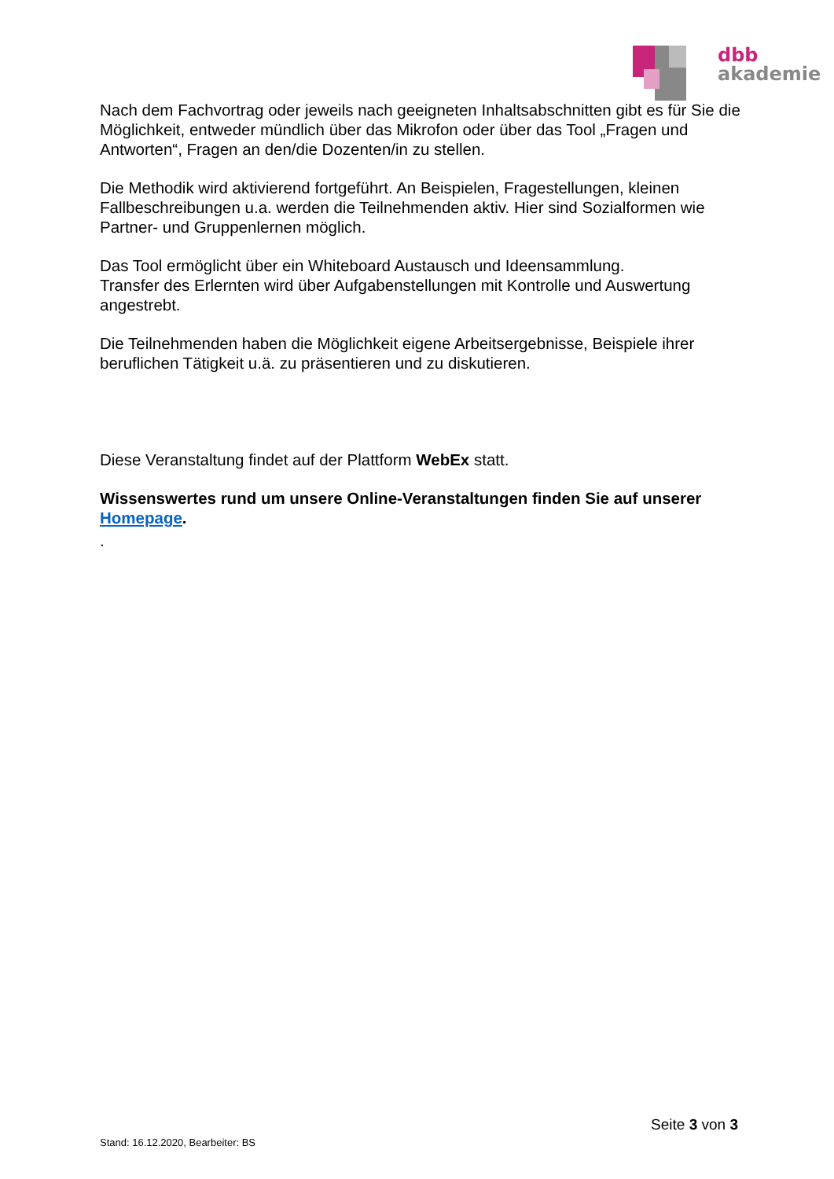dbb
akademie
Nach dem Fachvortrag oder jeweils nach geeigneten Inhaltsabschnitten gibt es für Sie die Möglichkeit, entweder mündlich über das Mikrofon oder über das Tool „Fragen und Antworten“, Fragen an den/die Dozenten/in zu stellen.
Die Methodik wird aktivierend fortgeführt. An Beispielen, Fragestellungen, kleinen Fallbeschreibungen u.a. werden die Teilnehmenden aktiv. Hier sind Sozialformen wie Partner- und Gruppenlernen möglich.
Das Tool ermöglicht über ein Whiteboard Austausch und Ideensammlung.
Transfer des Erlernten wird über Aufgabenstellungen mit Kontrolle und Auswertung angestrebt.
Die Teilnehmenden haben die Möglichkeit eigene Arbeitsergebnisse, Beispiele ihrer beruflichen Tätigkeit u.ä. zu präsentieren und zu diskutieren.
Diese Veranstaltung findet auf der Plattform WebEx statt.
Wissenswertes rund um unsere Online-Veranstaltungen finden Sie auf unserer Homepage.
.
Seite 3 von 3
Stand: 16.12.2020, Bearbeiter: BS